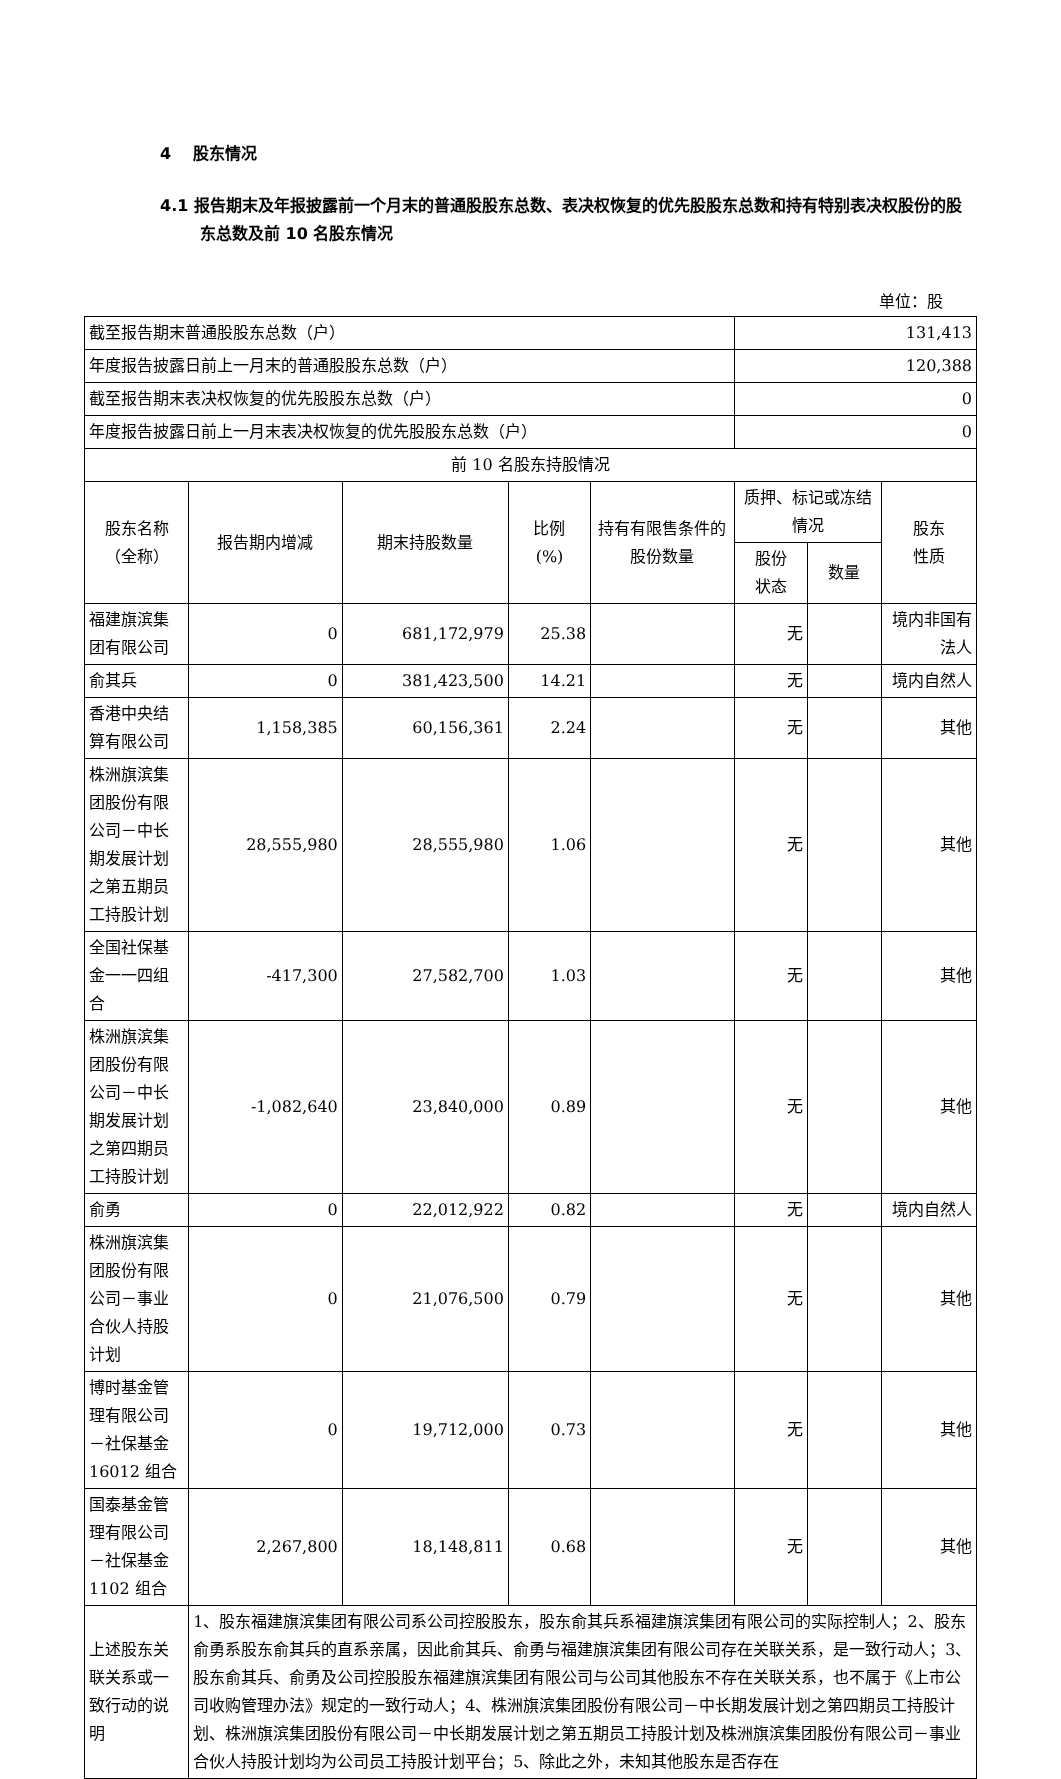4 股东情况
4.1 报告期末及年报披露前一个月末的普通股股东总数、表决权恢复的优先股股东总数和持有特别表决权股份的股东总数及前 10 名股东情况
单位：股
| 截至报告期末普通股股东总数（户） | | | | | 131,413 | | |
| 年度报告披露日前上一月末的普通股股东总数（户） | | | | | 120,388 | | |
| 截至报告期末表决权恢复的优先股股东总数（户） | | | | | 0 | | |
| 年度报告披露日前上一月末表决权恢复的优先股股东总数（户） | | | | | 0 | | |
| 前 10 名股东持股情况 | | | | | | | |
| 股东名称 （全称） | 报告期内增减 | 期末持股数量 | 比例 (%) | 持有有限售条件的股份数量 | 质押、标记或冻结情况 | | 股东 性质 |
| | | | | | 股份 状态 | 数量 | |
| 福建旗滨集团有限公司 | 0 | 681,172,979 | 25.38 | | 无 | | 境内非国有法人 |
| 俞其兵 | 0 | 381,423,500 | 14.21 | | 无 | | 境内自然人 |
| 香港中央结算有限公司 | 1,158,385 | 60,156,361 | 2.24 | | 无 | | 其他 |
| 株洲旗滨集团股份有限公司－中长期发展计划之第五期员工持股计划 | 28,555,980 | 28,555,980 | 1.06 | | 无 | | 其他 |
| 全国社保基金一一四组合 | -417,300 | 27,582,700 | 1.03 | | 无 | | 其他 |
| 株洲旗滨集团股份有限公司－中长期发展计划之第四期员工持股计划 | -1,082,640 | 23,840,000 | 0.89 | | 无 | | 其他 |
| 俞勇 | 0 | 22,012,922 | 0.82 | | 无 | | 境内自然人 |
| 株洲旗滨集团股份有限公司－事业合伙人持股计划 | 0 | 21,076,500 | 0.79 | | 无 | | 其他 |
| 博时基金管理有限公司－社保基金16012 组合 | 0 | 19,712,000 | 0.73 | | 无 | | 其他 |
| 国泰基金管理有限公司－社保基金1102 组合 | 2,267,800 | 18,148,811 | 0.68 | | 无 | | 其他 |
| 上述股东关联关系或一致行动的说明 | 1、股东福建旗滨集团有限公司系公司控股股东，股东俞其兵系福建旗滨集团有限公司的实际控制人；2、股东俞勇系股东俞其兵的直系亲属，因此俞其兵、俞勇与福建旗滨集团有限公司存在关联关系，是一致行动人；3、股东俞其兵、俞勇及公司控股股东福建旗滨集团有限公司与公司其他股东不存在关联关系，也不属于《上市公司收购管理办法》规定的一致行动人；4、株洲旗滨集团股份有限公司－中长期发展计划之第四期员工持股计划、株洲旗滨集团股份有限公司－中长期发展计划之第五期员工持股计划及株洲旗滨集团股份有限公司－事业合伙人持股计划均为公司员工持股计划平台；5、除此之外，未知其他股东是否存在 | | | | | | |